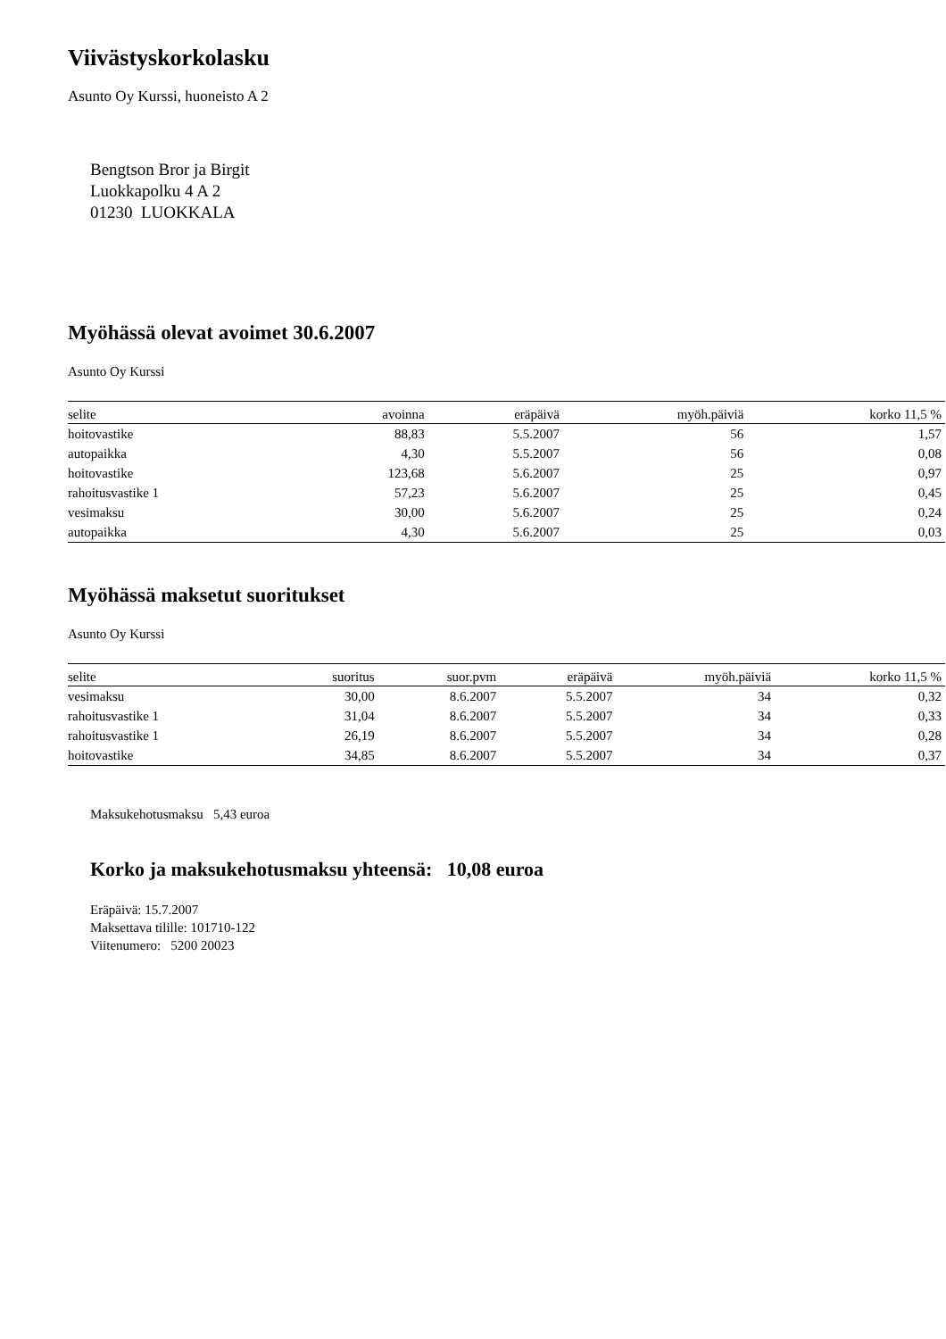Viivästyskorkolasku
Asunto Oy Kurssi, huoneisto A 2
Bengtson Bror ja Birgit
Luokkapolku 4 A 2
01230 LUOKKALA
Myöhässä olevat avoimet 30.6.2007
Asunto Oy Kurssi
| selite | avoinna | eräpäivä | myöh.päiviä | korko 11,5 % |
| --- | --- | --- | --- | --- |
| hoitovastike | 88,83 | 5.5.2007 | 56 | 1,57 |
| autopaikka | 4,30 | 5.5.2007 | 56 | 0,08 |
| hoitovastike | 123,68 | 5.6.2007 | 25 | 0,97 |
| rahoitusvastike 1 | 57,23 | 5.6.2007 | 25 | 0,45 |
| vesimaksu | 30,00 | 5.6.2007 | 25 | 0,24 |
| autopaikka | 4,30 | 5.6.2007 | 25 | 0,03 |
Myöhässä maksetut suoritukset
Asunto Oy Kurssi
| selite | suoritus | suor.pvm | eräpäivä | myöh.päiviä | korko 11,5 % |
| --- | --- | --- | --- | --- | --- |
| vesimaksu | 30,00 | 8.6.2007 | 5.5.2007 | 34 | 0,32 |
| rahoitusvastike 1 | 31,04 | 8.6.2007 | 5.5.2007 | 34 | 0,33 |
| rahoitusvastike 1 | 26,19 | 8.6.2007 | 5.5.2007 | 34 | 0,28 |
| hoitovastike | 34,85 | 8.6.2007 | 5.5.2007 | 34 | 0,37 |
Maksukehotusmaksu 5,43 euroa
Korko ja maksukehotusmaksu yhteensä: 10,08 euroa
Eräpäivä: 15.7.2007
Maksettava tilille: 101710-122
Viitenumero: 5200 20023